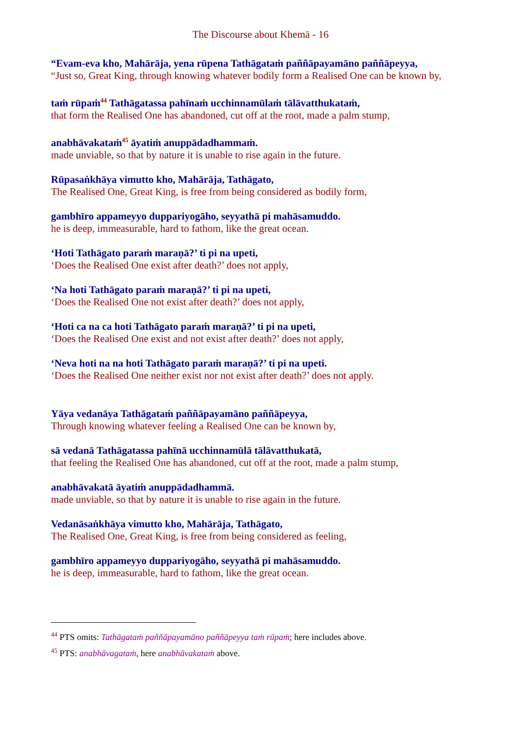The Discourse about Khemā - 16
“Evam-eva kho, Mahārāja, yena rūpena Tathāgataṁ paññāpayamāno paññāpeyya,
“Just so, Great King, through knowing whatever bodily form a Realised One can be known by,
taṁ rūpaṁ<sup>44</sup> Tathāgatassa pahīnaṁ ucchinnamūlaṁ tālāvatthukataṁ,
that form the Realised One has abandoned, cut off at the root, made a palm stump,
anabhāvakataṁ<sup>45</sup> āyatiṁ anuppādadhammaṁ.
made unviable, so that by nature it is unable to rise again in the future.
Rūpasaṅkhāya vimutto kho, Mahārāja, Tathāgato,
The Realised One, Great King, is free from being considered as bodily form,
gambhīro appameyyo duppariyogāho, seyyathā pi mahāsamuddo.
he is deep, immeasurable, hard to fathom, like the great ocean.
‘Hoti Tathāgato paraṁ maraṇā?’ ti pi na upeti,
‘Does the Realised One exist after death?’ does not apply,
‘Na hoti Tathāgato paraṁ maraṇā?’ ti pi na upeti,
‘Does the Realised One not exist after death?’ does not apply,
‘Hoti ca na ca hoti Tathāgato paraṁ maraṇā?’ ti pi na upeti,
‘Does the Realised One exist and not exist after death?’ does not apply,
‘Neva hoti na na hoti Tathāgato paraṁ maraṇā?’ ti pi na upeti.
‘Does the Realised One neither exist nor not exist after death?’ does not apply.
Yāya vedanāya Tathāgataṁ paññāpayamāno paññāpeyya,
Through knowing whatever feeling a Realised One can be known by,
sā vedanā Tathāgatassa pahīnā ucchinnamūlā tālāvatthukatā,
that feeling the Realised One has abandoned, cut off at the root, made a palm stump,
anabhāvakatā āyatiṁ anuppādadhammā.
made unviable, so that by nature it is unable to rise again in the future.
Vedanāsaṅkhāya vimutto kho, Mahārāja, Tathāgato,
The Realised One, Great King, is free from being considered as feeling,
gambhīro appameyyo duppariyogāho, seyyathā pi mahāsamuddo.
he is deep, immeasurable, hard to fathom, like the great ocean.
<sup>44</sup> PTS omits: Tathāgataṁ paññāpayamāno paññāpeyya taṁ rūpaṁ; here includes above.
<sup>45</sup> PTS: anabhāvagataṁ, here anabhāvakataṁ above.